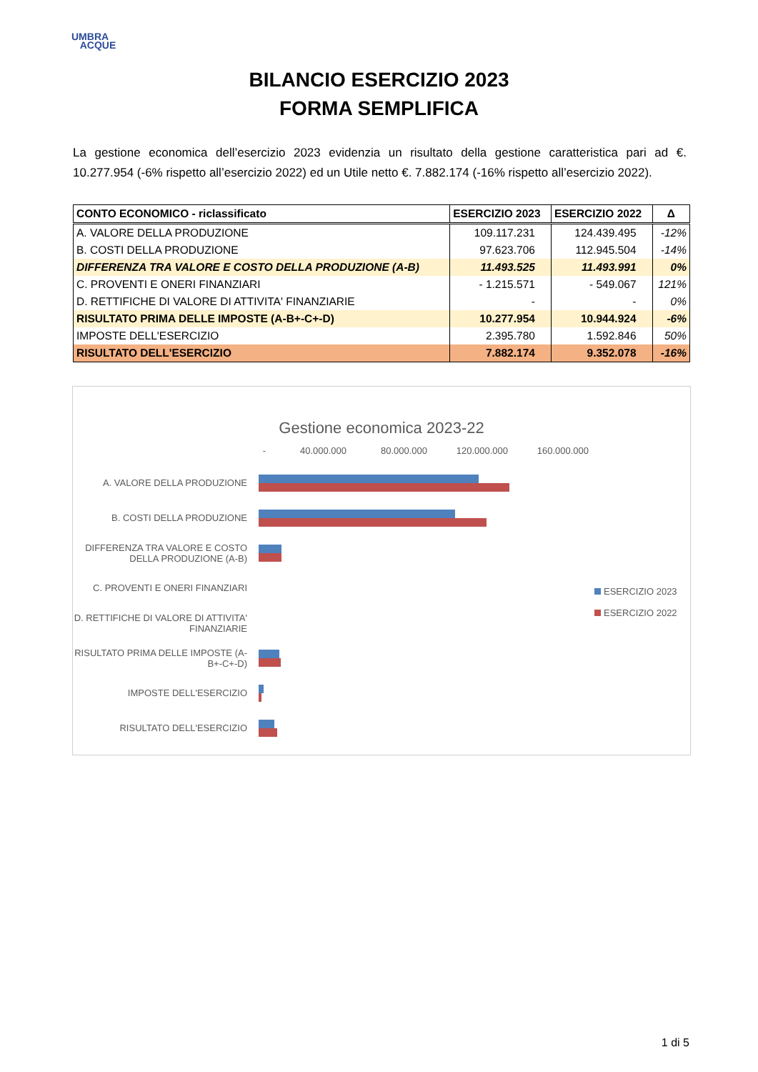UMBRA
ACQUE
BILANCIO ESERCIZIO 2023
FORMA SEMPLIFICA
La gestione economica dell’esercizio 2023 evidenzia un risultato della gestione caratteristica pari ad €. 10.277.954 (-6% rispetto all’esercizio 2022) ed un Utile netto €. 7.882.174 (-16% rispetto all’esercizio 2022).
| CONTO ECONOMICO - riclassificato | ESERCIZIO 2023 | ESERCIZIO 2022 | Δ |
| --- | --- | --- | --- |
| A. VALORE DELLA PRODUZIONE | 109.117.231 | 124.439.495 | -12% |
| B. COSTI DELLA PRODUZIONE | 97.623.706 | 112.945.504 | -14% |
| DIFFERENZA TRA VALORE E COSTO DELLA PRODUZIONE (A-B) | 11.493.525 | 11.493.991 | 0% |
| C. PROVENTI E ONERI FINANZIARI | - 1.215.571 | - 549.067 | 121% |
| D. RETTIFICHE DI VALORE DI ATTIVITA' FINANZIARIE | - | - | 0% |
| RISULTATO PRIMA DELLE IMPOSTE (A-B+-C+-D) | 10.277.954 | 10.944.924 | -6% |
| IMPOSTE DELL'ESERCIZIO | 2.395.780 | 1.592.846 | 50% |
| RISULTATO DELL'ESERCIZIO | 7.882.174 | 9.352.078 | -16% |
Gestione economica 2023-22
- 40.000.000 80.000.000 120.000.000 160.000.000
A. VALORE DELLA PRODUZIONE
B. COSTI DELLA PRODUZIONE
DIFFERENZA TRA VALORE E COSTO DELLA PRODUZIONE (A-B)
C. PROVENTI E ONERI FINANZIARI
D. RETTIFICHE DI VALORE DI ATTIVITA' FINANZIARIE
RISULTATO PRIMA DELLE IMPOSTE (A-B+-C+-D)
IMPOSTE DELL'ESERCIZIO
RISULTATO DELL'ESERCIZIO
ESERCIZIO 2023
ESERCIZIO 2022
1 di 5